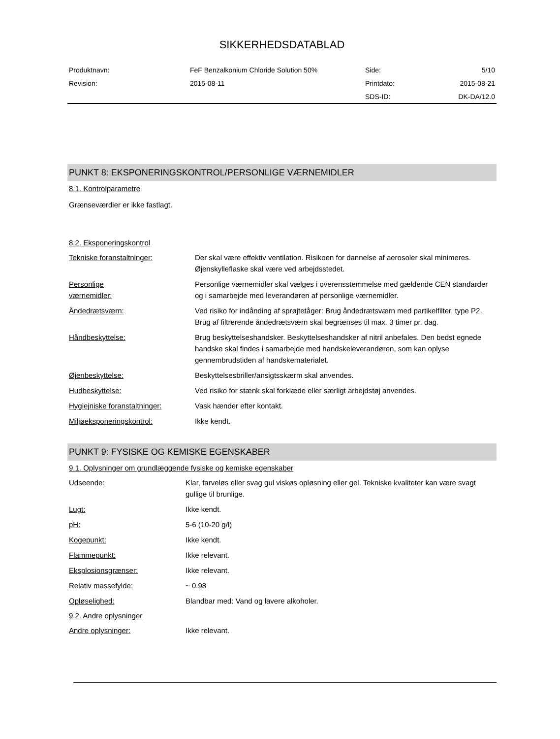SIKKERHEDSDATABLAD
| Produktnavn: | FeF Benzalkonium Chloride Solution 50% | Side: | 5/10 |
| Revision: | 2015-08-11 | Printdato: | 2015-08-21 |
| | | SDS-ID: | DK-DA/12.0 |
PUNKT 8: EKSPONERINGSKONTROL/PERSONLIGE VÆRNEMIDLER
8.1. Kontrolparametre
Grænseværdier er ikke fastlagt.
8.2. Eksponeringskontrol
| Tekniske foranstaltninger: | Der skal være effektiv ventilation. Risikoen for dannelse af aerosoler skal minimeres. Øjenskylleflaske skal være ved arbejdsstedet. |
| Personlige værnemidler: | Personlige værnemidler skal vælges i overensstemmelse med gældende CEN standarder og i samarbejde med leverandøren af personlige værnemidler. |
| Åndedrætsværn: | Ved risiko for indånding af sprøjtetåger: Brug åndedrætsværn med partikelfilter, type P2. Brug af filtrerende åndedrætsværn skal begrænses til max. 3 timer pr. dag. |
| Håndbeskyttelse: | Brug beskyttelseshandsker. Beskyttelseshandsker af nitril anbefales. Den bedst egnede handske skal findes i samarbejde med handskeleverandøren, som kan oplyse gennembrudstiden af handskematerialet. |
| Øjenbeskyttelse: | Beskyttelsesbriller/ansigtsskærm skal anvendes. |
| Hudbeskyttelse: | Ved risiko for stænk skal forklæde eller særligt arbejdstøj anvendes. |
| Hygiejniske foranstaltninger: | Vask hænder efter kontakt. |
| Miljøeksponeringskontrol: | Ikke kendt. |
PUNKT 9: FYSISKE OG KEMISKE EGENSKABER
9.1. Oplysninger om grundlæggende fysiske og kemiske egenskaber
| Udseende: | Klar, farveløs eller svag gul viskøs opløsning eller gel. Tekniske kvaliteter kan være svagt gullige til brunlige. |
| Lugt: | Ikke kendt. |
| pH: | 5-6 (10-20 g/l) |
| Kogepunkt: | Ikke kendt. |
| Flammepunkt: | Ikke relevant. |
| Eksplosionsgrænser: | Ikke relevant. |
| Relativ massefylde: | ~ 0.98 |
| Opløselighed: | Blandbar med: Vand og lavere alkoholer. |
9.2. Andre oplysninger
| Andre oplysninger: | Ikke relevant. |